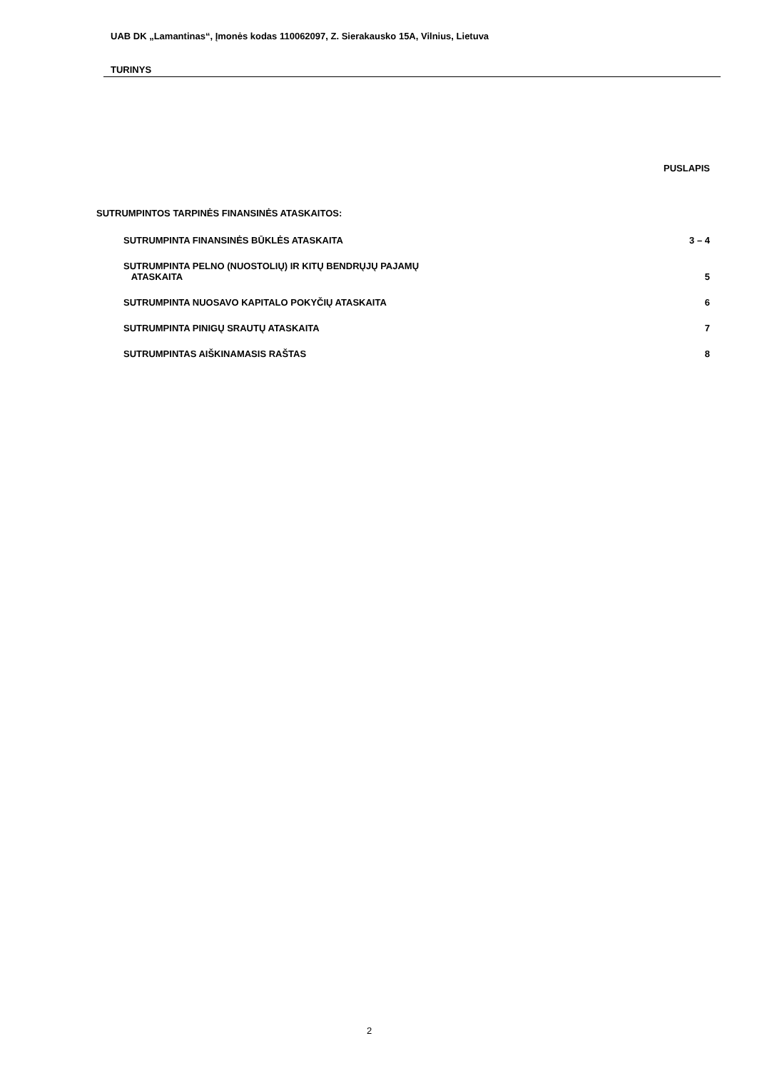UAB DK „Lamantinas“, Įmonės kodas 110062097, Z. Sierakausko 15A, Vilnius, Lietuva
TURINYS
PUSLAPIS
SUTRUMPINTOS TARPINĖS FINANSINĖS ATASKAITOS:
SUTRUMPINTA FINANSINĖS BŪKLĖS ATASKAITA 3 – 4
SUTRUMPINTA PELNO (NUOSTOLIŲ) IR KITŲ BENDRŲJŲ PAJAMŲ
ATASKAITA 5
SUTRUMPINTA NUOSAVO KAPITALO POKYČIŲ ATASKAITA 6
SUTRUMPINTA PINIGŲ SRAUTŲ ATASKAITA 7
SUTRUMPINTAS AIŠKINAMASIS RAŠTAS 8
2